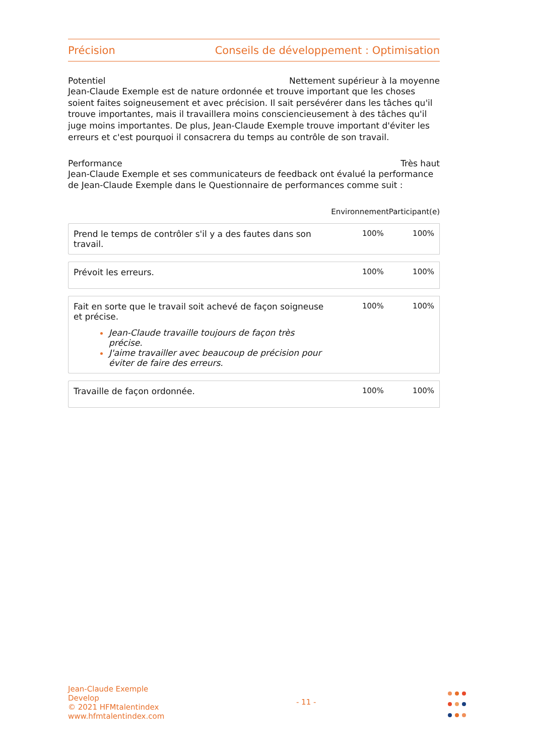Précision Conseils de développement : Optimisation
Potentiel Nettement supérieur à la moyenne
Jean-Claude Exemple est de nature ordonnée et trouve important que les choses soient faites soigneusement et avec précision. Il sait persévérer dans les tâches qu'il trouve importantes, mais il travaillera moins consciencieusement à des tâches qu'il juge moins importantes. De plus, Jean-Claude Exemple trouve important d'éviter les erreurs et c'est pourquoi il consacrera du temps au contrôle de son travail.
Performance Très haut
Jean-Claude Exemple et ses communicateurs de feedback ont évalué la performance de Jean-Claude Exemple dans le Questionnaire de performances comme suit :
| | Environnement | Participant(e) |
| --- | --- | --- |
| Prend le temps de contrôler s'il y a des fautes dans son travail. | 100% | 100% |
| Prévoit les erreurs. | 100% | 100% |
| Fait en sorte que le travail soit achevé de façon soigneuse et précise. Jean-Claude travaille toujours de façon très précise. J'aime travailler avec beaucoup de précision pour éviter de faire des erreurs. | 100% | 100% |
| Travaille de façon ordonnée. | 100% | 100% |
Jean-Claude Exemple
Develop
© 2021 HFMtalentindex
www.hfmtalentindex.com
- 11 -